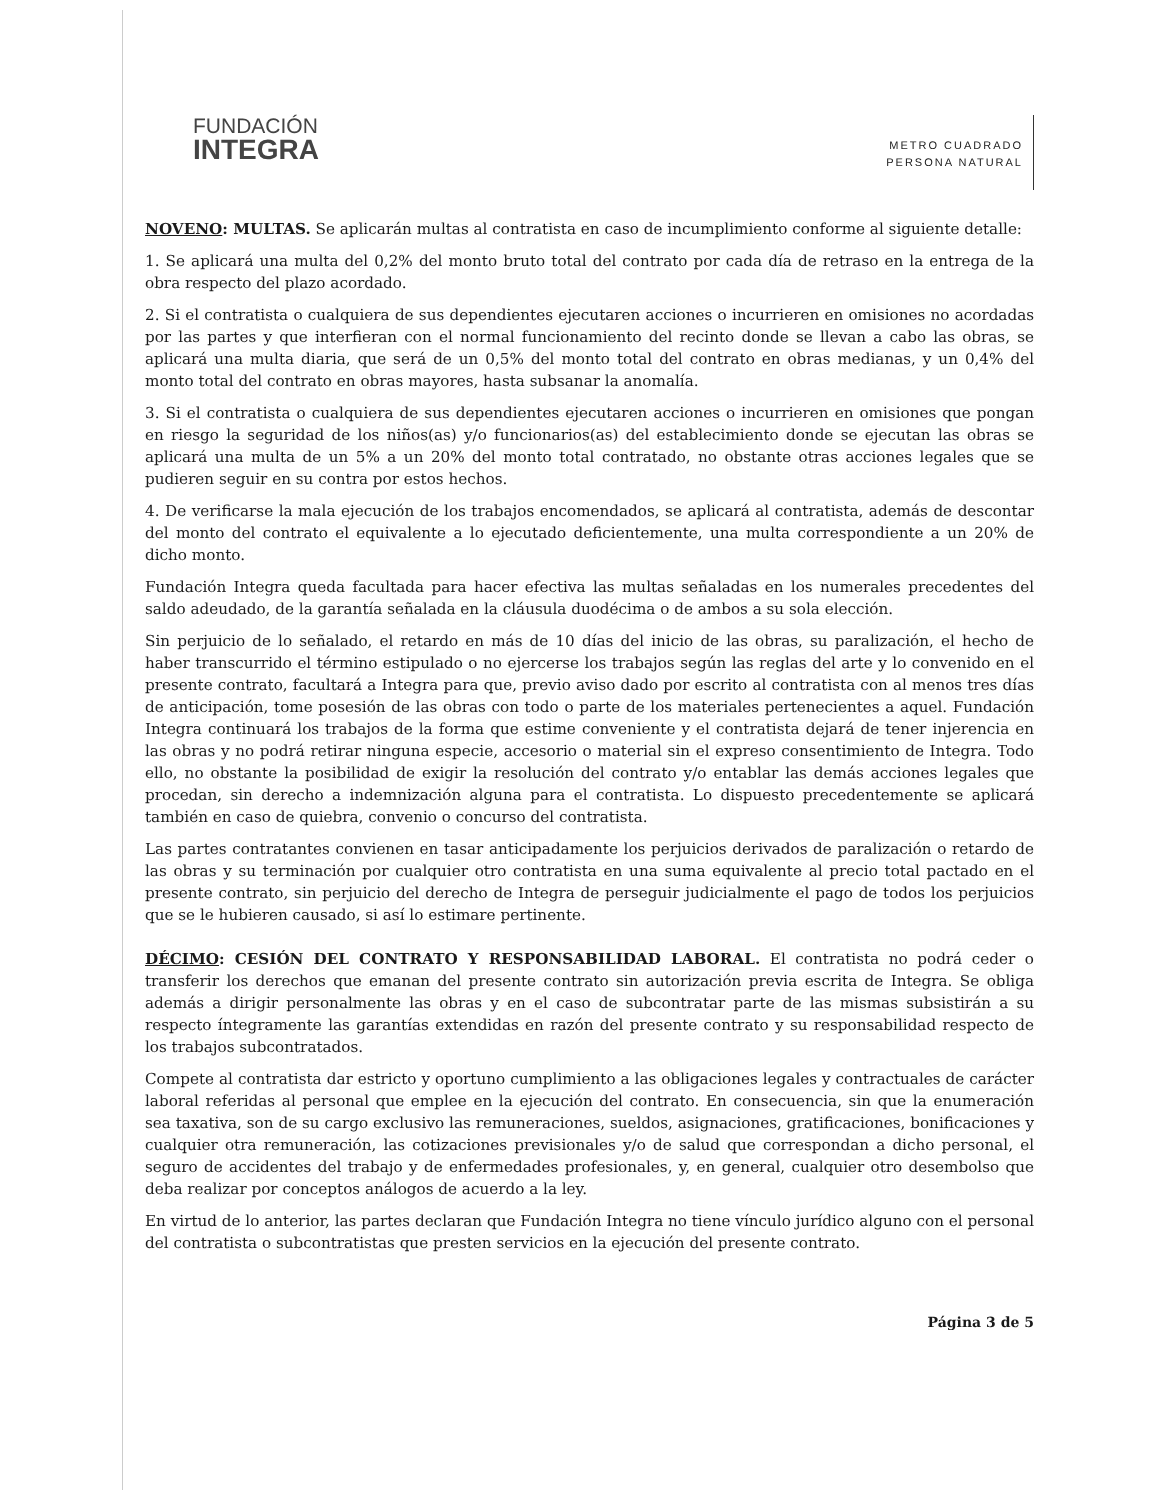FUNDACIÓN
INTEGRA
METRO CUADRADO
PERSONA NATURAL
NOVENO: MULTAS. Se aplicarán multas al contratista en caso de incumplimiento conforme al siguiente detalle:
1. Se aplicará una multa del 0,2% del monto bruto total del contrato por cada día de retraso en la entrega de la obra respecto del plazo acordado.
2. Si el contratista o cualquiera de sus dependientes ejecutaren acciones o incurrieren en omisiones no acordadas por las partes y que interfieran con el normal funcionamiento del recinto donde se llevan a cabo las obras, se aplicará una multa diaria, que será de un 0,5% del monto total del contrato en obras medianas, y un 0,4% del monto total del contrato en obras mayores, hasta subsanar la anomalía.
3. Si el contratista o cualquiera de sus dependientes ejecutaren acciones o incurrieren en omisiones que pongan en riesgo la seguridad de los niños(as) y/o funcionarios(as) del establecimiento donde se ejecutan las obras se aplicará una multa de un 5% a un 20% del monto total contratado, no obstante otras acciones legales que se pudieren seguir en su contra por estos hechos.
4. De verificarse la mala ejecución de los trabajos encomendados, se aplicará al contratista, además de descontar del monto del contrato el equivalente a lo ejecutado deficientemente, una multa correspondiente a un 20% de dicho monto.
Fundación Integra queda facultada para hacer efectiva las multas señaladas en los numerales precedentes del saldo adeudado, de la garantía señalada en la cláusula duodécima o de ambos a su sola elección.
Sin perjuicio de lo señalado, el retardo en más de 10 días del inicio de las obras, su paralización, el hecho de haber transcurrido el término estipulado o no ejercerse los trabajos según las reglas del arte y lo convenido en el presente contrato, facultará a Integra para que, previo aviso dado por escrito al contratista con al menos tres días de anticipación, tome posesión de las obras con todo o parte de los materiales pertenecientes a aquel. Fundación Integra continuará los trabajos de la forma que estime conveniente y el contratista dejará de tener injerencia en las obras y no podrá retirar ninguna especie, accesorio o material sin el expreso consentimiento de Integra. Todo ello, no obstante la posibilidad de exigir la resolución del contrato y/o entablar las demás acciones legales que procedan, sin derecho a indemnización alguna para el contratista. Lo dispuesto precedentemente se aplicará también en caso de quiebra, convenio o concurso del contratista.
Las partes contratantes convienen en tasar anticipadamente los perjuicios derivados de paralización o retardo de las obras y su terminación por cualquier otro contratista en una suma equivalente al precio total pactado en el presente contrato, sin perjuicio del derecho de Integra de perseguir judicialmente el pago de todos los perjuicios que se le hubieren causado, si así lo estimare pertinente.
DÉCIMO: CESIÓN DEL CONTRATO Y RESPONSABILIDAD LABORAL. El contratista no podrá ceder o transferir los derechos que emanan del presente contrato sin autorización previa escrita de Integra. Se obliga además a dirigir personalmente las obras y en el caso de subcontratar parte de las mismas subsistirán a su respecto íntegramente las garantías extendidas en razón del presente contrato y su responsabilidad respecto de los trabajos subcontratados.
Compete al contratista dar estricto y oportuno cumplimiento a las obligaciones legales y contractuales de carácter laboral referidas al personal que emplee en la ejecución del contrato. En consecuencia, sin que la enumeración sea taxativa, son de su cargo exclusivo las remuneraciones, sueldos, asignaciones, gratificaciones, bonificaciones y cualquier otra remuneración, las cotizaciones previsionales y/o de salud que correspondan a dicho personal, el seguro de accidentes del trabajo y de enfermedades profesionales, y, en general, cualquier otro desembolso que deba realizar por conceptos análogos de acuerdo a la ley.
En virtud de lo anterior, las partes declaran que Fundación Integra no tiene vínculo jurídico alguno con el personal del contratista o subcontratistas que presten servicios en la ejecución del presente contrato.
Página 3 de 5